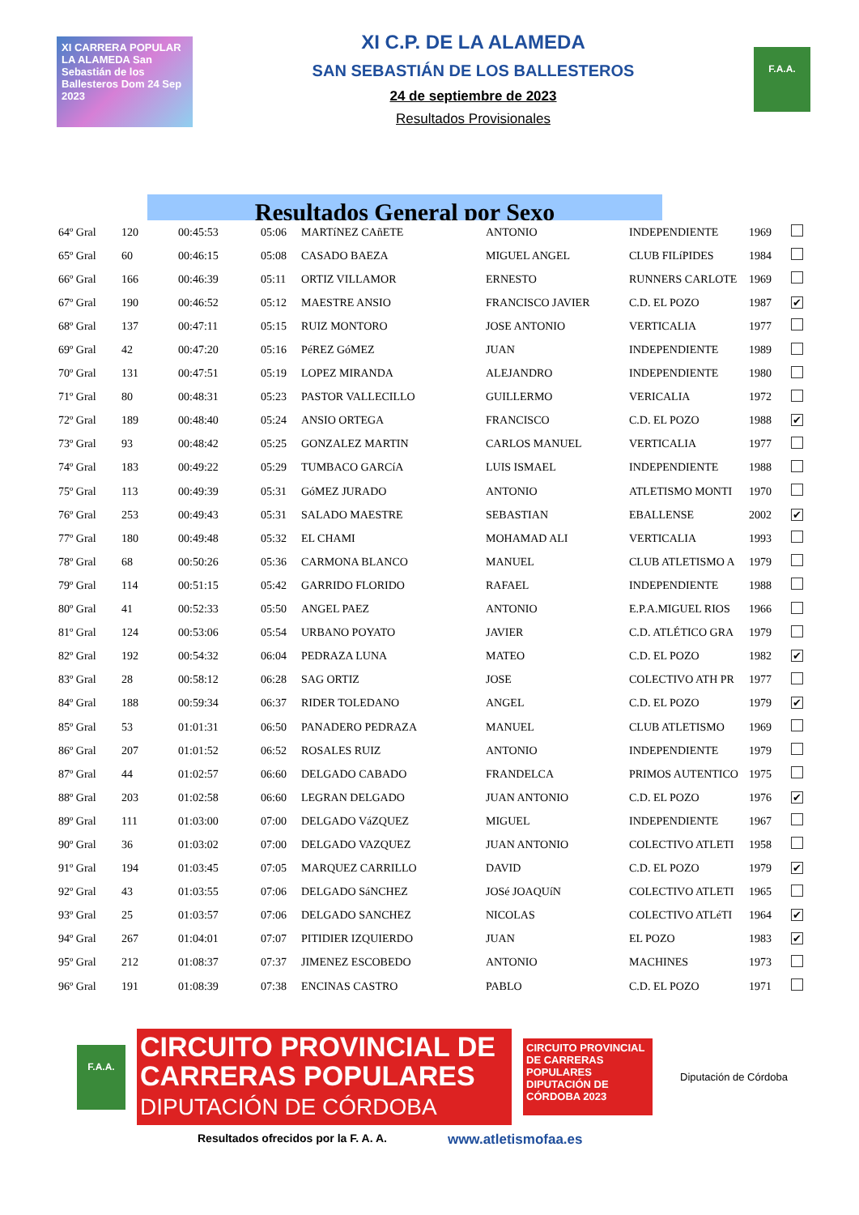XI CARRERA POPULAR LA ALAMEDA San Sebastián de los Ballesteros Dom 24 Sep 2023
XI C.P. DE LA ALAMEDA
SAN SEBASTIÁN DE LOS BALLESTEROS
24 de septiembre de 2023
Resultados Provisionales
F.A.A.
Resultados General por Sexo
| 64º Gral | 120 | 00:45:53 | 05:06 | MARTíNEZ CAñETE | ANTONIO | INDEPENDIENTE | 1969 | |
| 65º Gral | 60 | 00:46:15 | 05:08 | CASADO BAEZA | MIGUEL ANGEL | CLUB FILíPIDES | 1984 | |
| 66º Gral | 166 | 00:46:39 | 05:11 | ORTIZ VILLAMOR | ERNESTO | RUNNERS CARLOTE | 1969 | |
| 67º Gral | 190 | 00:46:52 | 05:12 | MAESTRE ANSIO | FRANCISCO JAVIER | C.D. EL POZO | 1987 | ✔ |
| 68º Gral | 137 | 00:47:11 | 05:15 | RUIZ MONTORO | JOSE ANTONIO | VERTICALIA | 1977 | |
| 69º Gral | 42 | 00:47:20 | 05:16 | PéREZ GóMEZ | JUAN | INDEPENDIENTE | 1989 | |
| 70º Gral | 131 | 00:47:51 | 05:19 | LOPEZ MIRANDA | ALEJANDRO | INDEPENDIENTE | 1980 | |
| 71º Gral | 80 | 00:48:31 | 05:23 | PASTOR VALLECILLO | GUILLERMO | VERICALIA | 1972 | |
| 72º Gral | 189 | 00:48:40 | 05:24 | ANSIO ORTEGA | FRANCISCO | C.D. EL POZO | 1988 | ✔ |
| 73º Gral | 93 | 00:48:42 | 05:25 | GONZALEZ MARTIN | CARLOS MANUEL | VERTICALIA | 1977 | |
| 74º Gral | 183 | 00:49:22 | 05:29 | TUMBACO GARCíA | LUIS ISMAEL | INDEPENDIENTE | 1988 | |
| 75º Gral | 113 | 00:49:39 | 05:31 | GóMEZ JURADO | ANTONIO | ATLETISMO MONTI | 1970 | |
| 76º Gral | 253 | 00:49:43 | 05:31 | SALADO MAESTRE | SEBASTIAN | EBALLENSE | 2002 | ✔ |
| 77º Gral | 180 | 00:49:48 | 05:32 | EL CHAMI | MOHAMAD ALI | VERTICALIA | 1993 | |
| 78º Gral | 68 | 00:50:26 | 05:36 | CARMONA BLANCO | MANUEL | CLUB ATLETISMO A | 1979 | |
| 79º Gral | 114 | 00:51:15 | 05:42 | GARRIDO FLORIDO | RAFAEL | INDEPENDIENTE | 1988 | |
| 80º Gral | 41 | 00:52:33 | 05:50 | ANGEL PAEZ | ANTONIO | E.P.A.MIGUEL RIOS | 1966 | |
| 81º Gral | 124 | 00:53:06 | 05:54 | URBANO POYATO | JAVIER | C.D. ATLÉTICO GRA | 1979 | |
| 82º Gral | 192 | 00:54:32 | 06:04 | PEDRAZA LUNA | MATEO | C.D. EL POZO | 1982 | ✔ |
| 83º Gral | 28 | 00:58:12 | 06:28 | SAG ORTIZ | JOSE | COLECTIVO ATH PR | 1977 | |
| 84º Gral | 188 | 00:59:34 | 06:37 | RIDER TOLEDANO | ANGEL | C.D. EL POZO | 1979 | ✔ |
| 85º Gral | 53 | 01:01:31 | 06:50 | PANADERO PEDRAZA | MANUEL | CLUB ATLETISMO | 1969 | |
| 86º Gral | 207 | 01:01:52 | 06:52 | ROSALES RUIZ | ANTONIO | INDEPENDIENTE | 1979 | |
| 87º Gral | 44 | 01:02:57 | 06:60 | DELGADO CABADO | FRANDELCA | PRIMOS AUTENTICO | 1975 | |
| 88º Gral | 203 | 01:02:58 | 06:60 | LEGRAN DELGADO | JUAN ANTONIO | C.D. EL POZO | 1976 | ✔ |
| 89º Gral | 111 | 01:03:00 | 07:00 | DELGADO VáZQUEZ | MIGUEL | INDEPENDIENTE | 1967 | |
| 90º Gral | 36 | 01:03:02 | 07:00 | DELGADO VAZQUEZ | JUAN ANTONIO | COLECTIVO ATLETI | 1958 | |
| 91º Gral | 194 | 01:03:45 | 07:05 | MARQUEZ CARRILLO | DAVID | C.D. EL POZO | 1979 | ✔ |
| 92º Gral | 43 | 01:03:55 | 07:06 | DELGADO SáNCHEZ | JOSé JOAQUíN | COLECTIVO ATLETI | 1965 | |
| 93º Gral | 25 | 01:03:57 | 07:06 | DELGADO SANCHEZ | NICOLAS | COLECTIVO ATLéTI | 1964 | ✔ |
| 94º Gral | 267 | 01:04:01 | 07:07 | PITIDIER IZQUIERDO | JUAN | EL POZO | 1983 | ✔ |
| 95º Gral | 212 | 01:08:37 | 07:37 | JIMENEZ ESCOBEDO | ANTONIO | MACHINES | 1973 | |
| 96º Gral | 191 | 01:08:39 | 07:38 | ENCINAS CASTRO | PABLO | C.D. EL POZO | 1971 | |
F.A.A.
CIRCUITO PROVINCIAL DE CARRERAS POPULARES DIPUTACIÓN DE CÓRDOBA
CIRCUITO PROVINCIAL DE CARRERAS POPULARES DIPUTACIÓN DE CÓRDOBA 2023
Diputación de Córdoba
Resultados ofrecidos por la F. A. A. www.atletismofaa.es